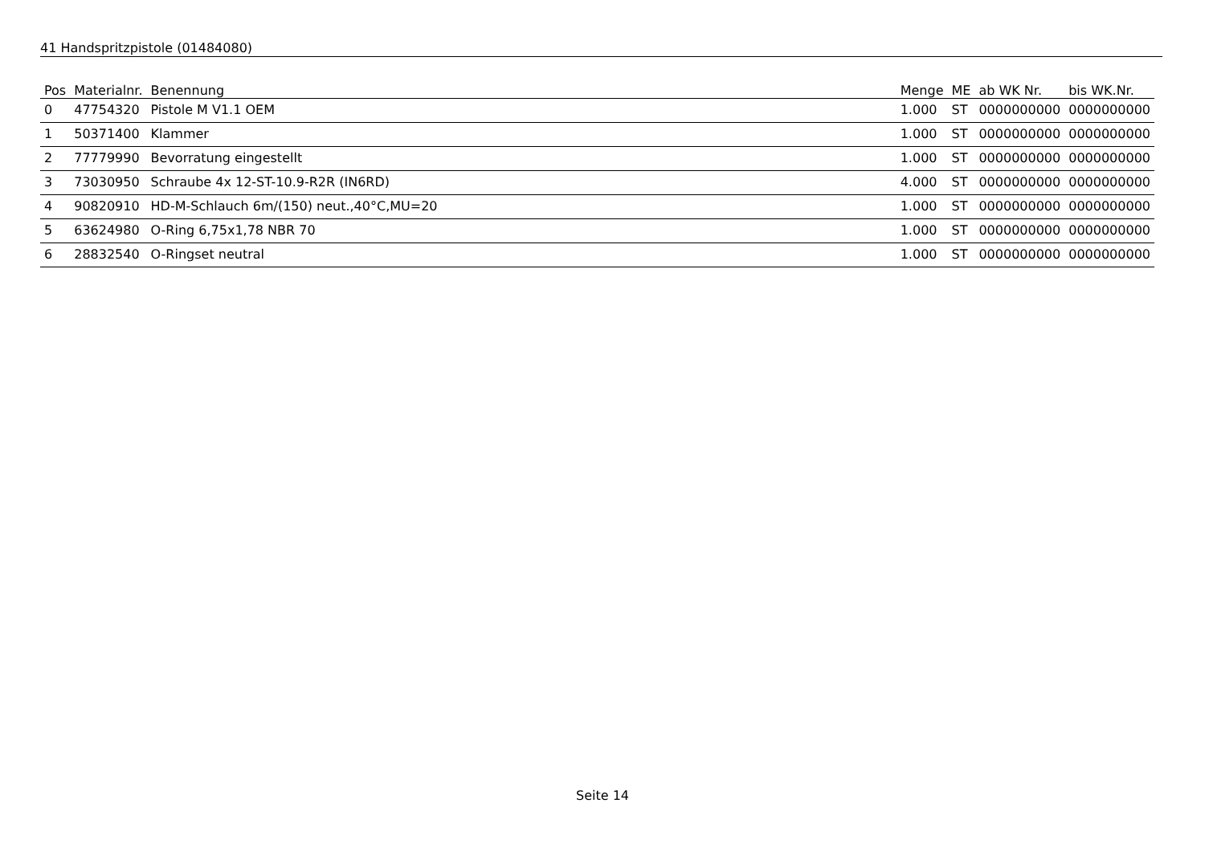41 Handspritzpistole (01484080)
| Pos | Materialnr. | Benennung | Menge | ME | ab WK Nr. | bis WK.Nr. |
| --- | --- | --- | --- | --- | --- | --- |
| 0 | 47754320 | Pistole M V1.1 OEM | 1.000 | ST | 0000000000 | 0000000000 |
| 1 | 50371400 | Klammer | 1.000 | ST | 0000000000 | 0000000000 |
| 2 | 77779990 | Bevorratung eingestellt | 1.000 | ST | 0000000000 | 0000000000 |
| 3 | 73030950 | Schraube 4x 12-ST-10.9-R2R (IN6RD) | 4.000 | ST | 0000000000 | 0000000000 |
| 4 | 90820910 | HD-M-Schlauch 6m/(150) neut.,40°C,MU=20 | 1.000 | ST | 0000000000 | 0000000000 |
| 5 | 63624980 | O-Ring 6,75x1,78 NBR 70 | 1.000 | ST | 0000000000 | 0000000000 |
| 6 | 28832540 | O-Ringset neutral | 1.000 | ST | 0000000000 | 0000000000 |
Seite 14